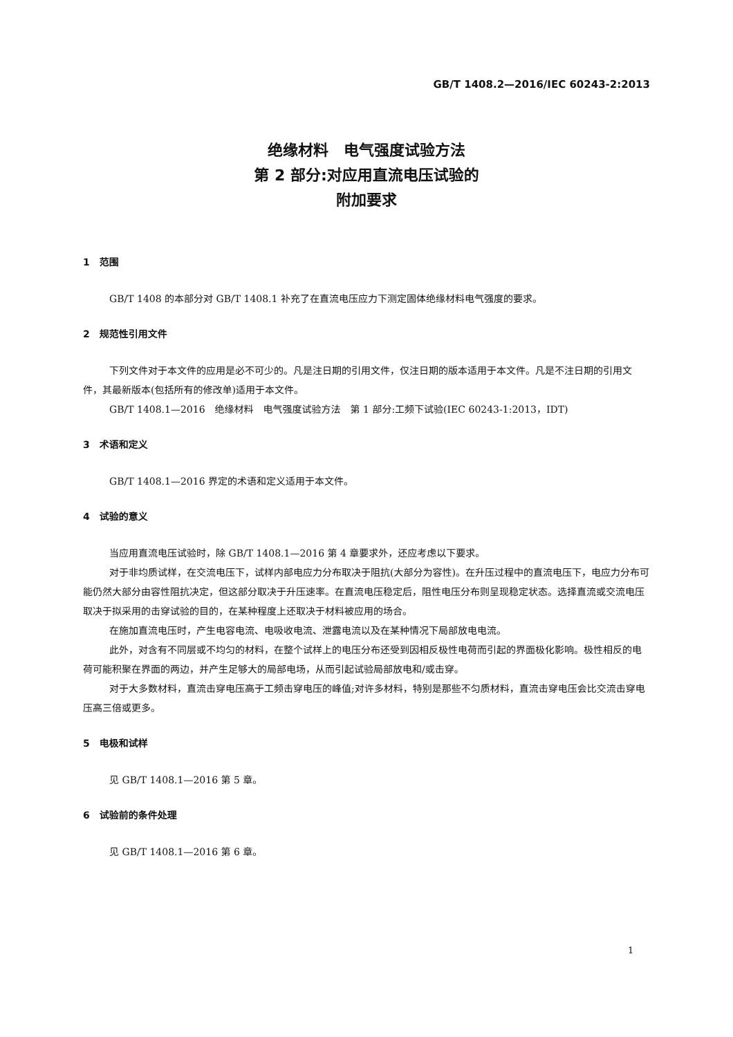GB/T 1408.2—2016/IEC 60243-2:2013
绝缘材料　电气强度试验方法
第 2 部分:对应用直流电压试验的
附加要求
1　范围
GB/T 1408 的本部分对 GB/T 1408.1 补充了在直流电压应力下测定固体绝缘材料电气强度的要求。
2　规范性引用文件
下列文件对于本文件的应用是必不可少的。凡是注日期的引用文件，仅注日期的版本适用于本文件。凡是不注日期的引用文件，其最新版本(包括所有的修改单)适用于本文件。
GB/T 1408.1—2016　绝缘材料　电气强度试验方法　第 1 部分:工频下试验(IEC 60243-1:2013，IDT)
3　术语和定义
GB/T 1408.1—2016 界定的术语和定义适用于本文件。
4　试验的意义
当应用直流电压试验时，除 GB/T 1408.1—2016 第 4 章要求外，还应考虑以下要求。
对于非均质试样，在交流电压下，试样内部电应力分布取决于阻抗(大部分为容性)。在升压过程中的直流电压下，电应力分布可能仍然大部分由容性阻抗决定，但这部分取决于升压速率。在直流电压稳定后，阻性电压分布则呈现稳定状态。选择直流或交流电压取决于拟采用的击穿试验的目的，在某种程度上还取决于材料被应用的场合。
在施加直流电压时，产生电容电流、电吸收电流、泄露电流以及在某种情况下局部放电电流。
此外，对含有不同层或不均匀的材料，在整个试样上的电压分布还受到因相反极性电荷而引起的界面极化影响。极性相反的电荷可能积聚在界面的两边，并产生足够大的局部电场，从而引起试验局部放电和/或击穿。
对于大多数材料，直流击穿电压高于工频击穿电压的峰值;对许多材料，特别是那些不匀质材料，直流击穿电压会比交流击穿电压高三倍或更多。
5　电极和试样
见 GB/T 1408.1—2016 第 5 章。
6　试验前的条件处理
见 GB/T 1408.1—2016 第 6 章。
1